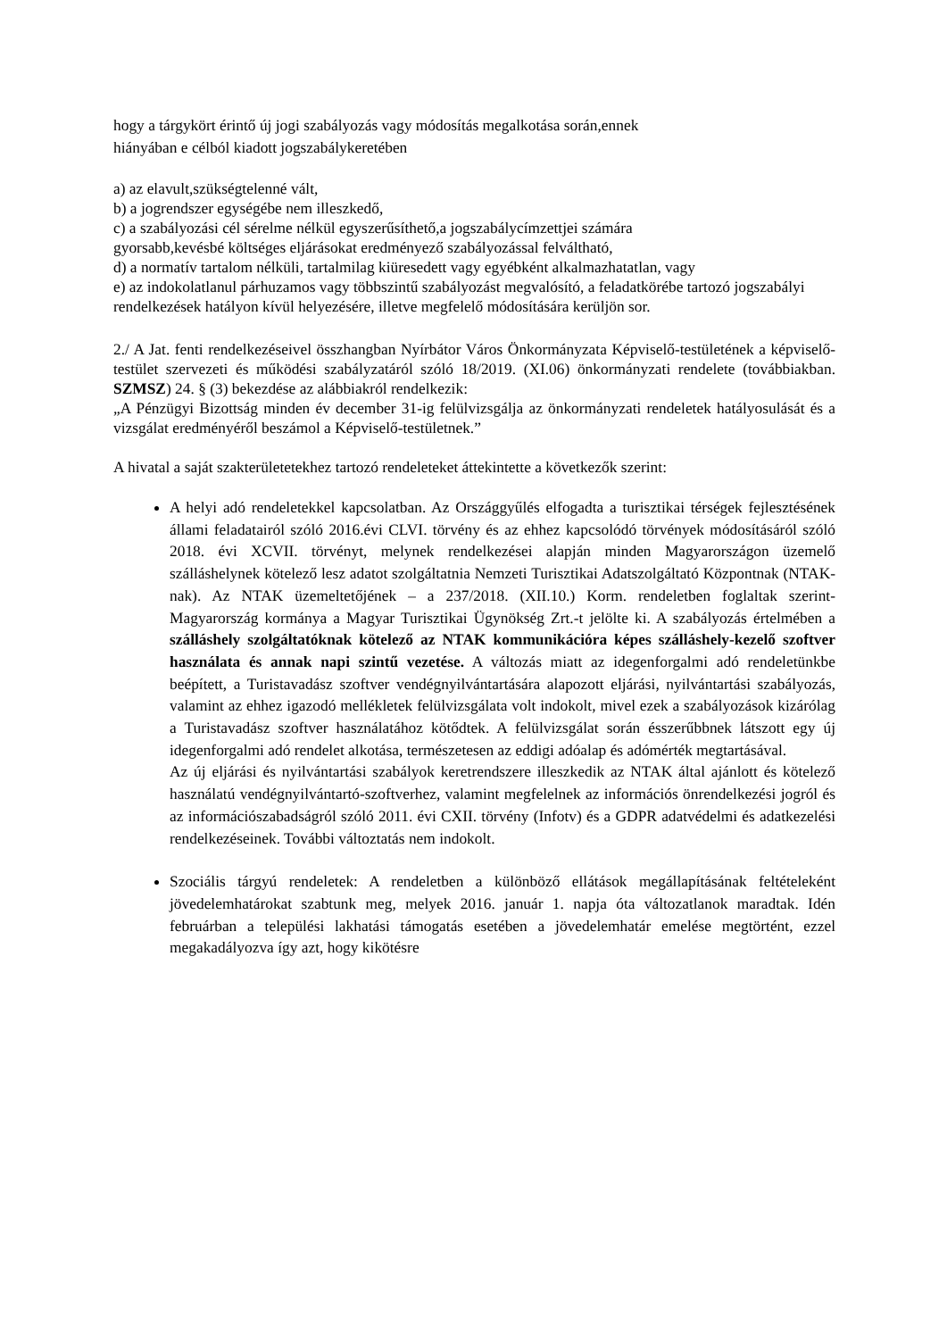hogy a tárgykört érintő új jogi szabályozás vagy módosítás megalkotása során,ennek
hiányában e célból kiadott jogszabálykeretében
a) az elavult,szükségtelenné vált,
b) a jogrendszer egységébe nem illeszkedő,
c) a szabályozási cél sérelme nélkül egyszerűsíthető,a jogszabálycímzettjei számára
gyorsabb,kevésbé költséges eljárásokat eredményező szabályozással felváltható,
d) a normatív tartalom nélküli, tartalmilag kiüresedett vagy egyébként alkalmazhatatlan, vagy
e) az indokolatlanul párhuzamos vagy többszintű szabályozást megvalósító, a feladatkörébe tartozó jogszabályi rendelkezések hatályon kívül helyezésére, illetve megfelelő módosítására kerüljön sor.
2./ A Jat. fenti rendelkezéseivel összhangban Nyírbátor Város Önkormányzata Képviselő-testületének a képviselő-testület szervezeti és működési szabályzatáról szóló 18/2019. (XI.06) önkormányzati rendelete (továbbiakban. SZMSZ) 24. § (3) bekezdése az alábbiakról rendelkezik:
„A Pénzügyi Bizottság minden év december 31-ig felülvizsgálja az önkormányzati rendeletek hatályosulását és a vizsgálat eredményéről beszámol a Képviselő-testületnek.”
A hivatal a saját szakterületetekhez tartozó rendeleteket áttekintette a következők szerint:
A helyi adó rendeletekkel kapcsolatban. Az Országgyűlés elfogadta a turisztikai térségek fejlesztésének állami feladatairól szóló 2016.évi CLVI. törvény és az ehhez kapcsolódó törvények módosításáról szóló 2018. évi XCVII. törvényt, melynek rendelkezései alapján minden Magyarországon üzemelő szálláshelynek kötelező lesz adatot szolgáltatnia Nemzeti Turisztikai Adatszolgáltató Központnak (NTAK-nak). Az NTAK üzemeltetőjének – a 237/2018. (XII.10.) Korm. rendeletben foglaltak szerint- Magyarország kormánya a Magyar Turisztikai Ügynökség Zrt.-t jelölte ki. A szabályozás értelmében a szálláshely szolgáltatóknak kötelező az NTAK kommunikációra képes szálláshely-kezelő szoftver használata és annak napi szintű vezetése. A változás miatt az idegenforgalmi adó rendeletünkbe beépített, a Turistavadász szoftver vendégnyilvántartására alapozott eljárási, nyilvántartási szabályozás, valamint az ehhez igazodó mellékletek felülvizsgálata volt indokolt, mivel ezek a szabályozások kizárólag a Turistavadász szoftver használatához kötődtek. A felülvizsgálat során ésszerűbbnek látszott egy új idegenforgalmi adó rendelet alkotása, természetesen az eddigi adóalap és adómérték megtartásával.
Az új eljárási és nyilvántartási szabályok keretrendszere illeszkedik az NTAK által ajánlott és kötelező használatú vendégnyilvántartó-szoftverhez, valamint megfelelnek az információs önrendelkezési jogról és az információszabadságról szóló 2011. évi CXII. törvény (Infotv) és a GDPR adatvédelmi és adatkezelési rendelkezéseinek. További változtatás nem indokolt.
Szociális tárgyú rendeletek: A rendeletben a különböző ellátások megállapításának feltételeként jövedelemhatárokat szabtunk meg, melyek 2016. január 1. napja óta változatlanok maradtak. Idén februárban a települési lakhatási támogatás esetében a jövedelemhatár emelése megtörtént, ezzel megakadályozva így azt, hogy kikötésre